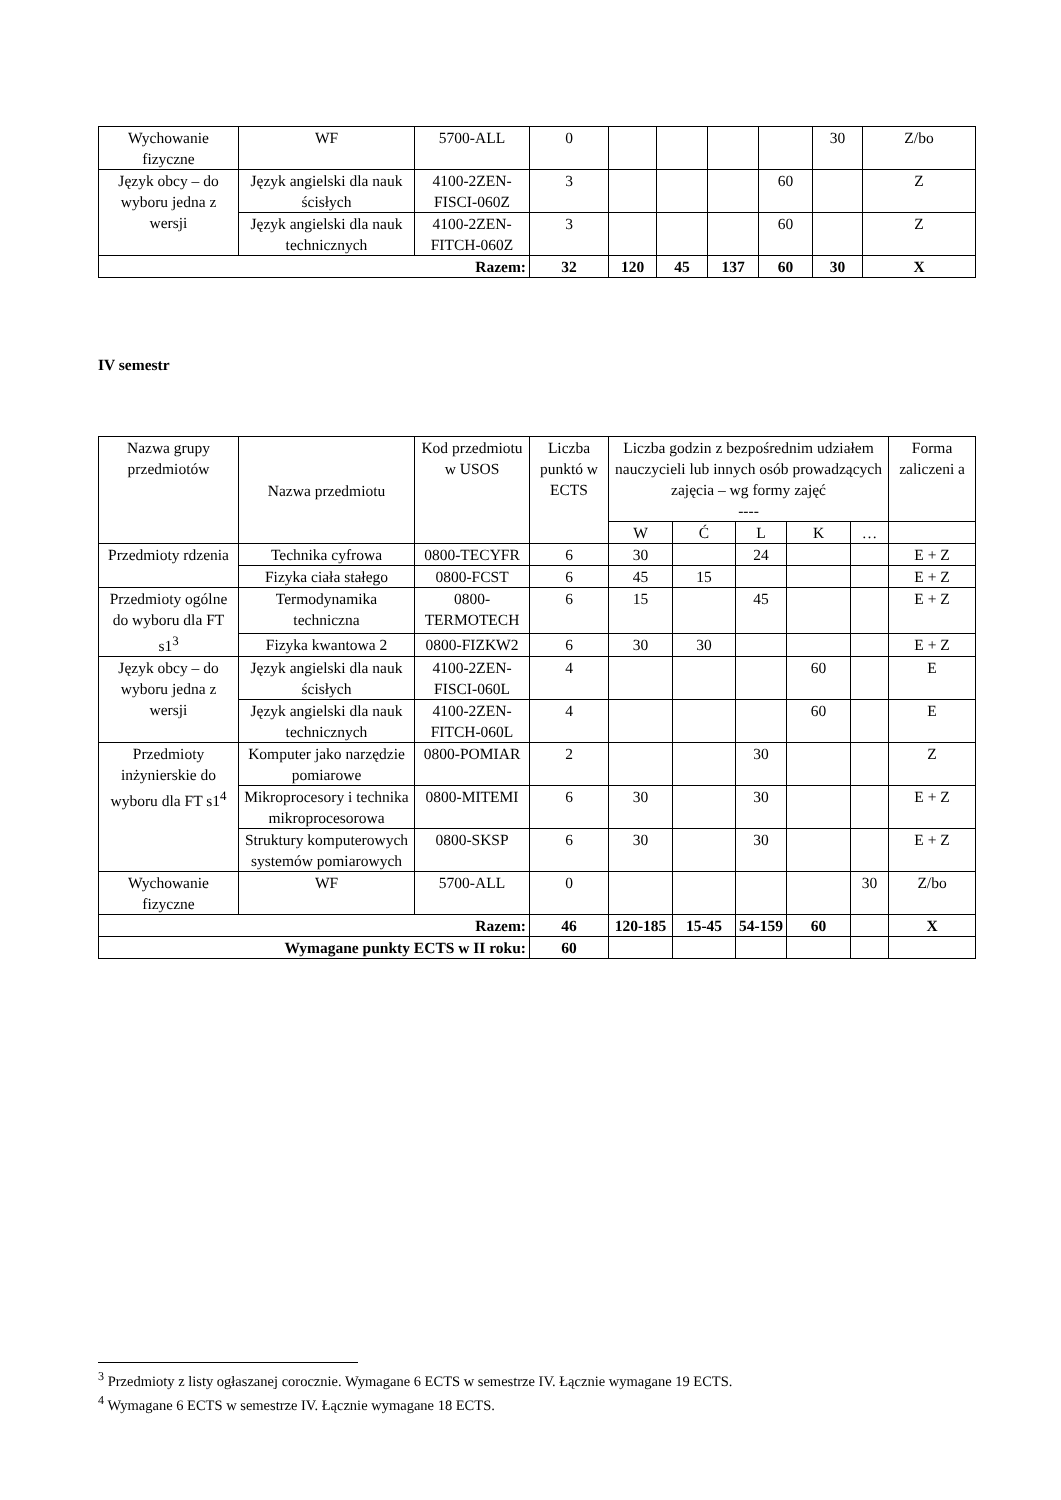| Wychowanie fizyczne | WF | 5700-ALL | 0 | | | | | 30 | Z/bo |
| Język obcy – do wyboru jedna z wersji | Język angielski dla nauk ścisłych | 4100-2ZEN-FISCI-060Z | 3 | | | | 60 | | Z |
| | Język angielski dla nauk technicznych | 4100-2ZEN-FITCH-060Z | 3 | | | | 60 | | Z |
| Razem: | | | 32 | 120 | 45 | 137 | 60 | 30 | X |
IV semestr
| Nazwa grupy przedmiotów | Nazwa przedmiotu | Kod przedmiotu w USOS | Liczba punktó w ECTS | Liczba godzin z bezpośrednim udziałem nauczycieli lub innych osób prowadzących zajęcia – wg formy zajęć ---- | | | | | Forma zaliczeni a |
| --- | --- | --- | --- | --- | --- | --- | --- | --- | --- |
| | | | | W | Ć | L | K | … | |
| Przedmioty rdzenia | Technika cyfrowa | 0800-TECYFR | 6 | 30 | | 24 | | | E + Z |
| | Fizyka ciała stałego | 0800-FCST | 6 | 45 | 15 | | | | E + Z |
| Przedmioty ogólne do wyboru dla FT s1<sup>3</sup> | Termodynamika techniczna | 0800-TERMOTECH | 6 | 15 | | 45 | | | E + Z |
| | Fizyka kwantowa 2 | 0800-FIZKW2 | 6 | 30 | 30 | | | | E + Z |
| Język obcy – do wyboru jedna z wersji | Język angielski dla nauk ścisłych | 4100-2ZEN-FISCI-060L | 4 | | | | 60 | | E |
| | Język angielski dla nauk technicznych | 4100-2ZEN-FITCH-060L | 4 | | | | 60 | | E |
| Przedmioty inżynierskie do wyboru dla FT s1<sup>4</sup> | Komputer jako narzędzie pomiarowe | 0800-POMIAR | 2 | | | 30 | | | Z |
| | Mikroprocesory i technika mikroprocesorowa | 0800-MITEMI | 6 | 30 | | 30 | | | E + Z |
| | Struktury komputerowych systemów pomiarowych | 0800-SKSP | 6 | 30 | | 30 | | | E + Z |
| Wychowanie fizyczne | WF | 5700-ALL | 0 | | | | | 30 | Z/bo |
| Razem: | | | 46 | 120-185 | 15-45 | 54-159 | 60 | | X |
| Wymagane punkty ECTS w II roku: | | | 60 | | | | | | |
<sup>3</sup> Przedmioty z listy ogłaszanej corocznie. Wymagane 6 ECTS w semestrze IV. Łącznie wymagane 19 ECTS.
<sup>4</sup> Wymagane 6 ECTS w semestrze IV. Łącznie wymagane 18 ECTS.